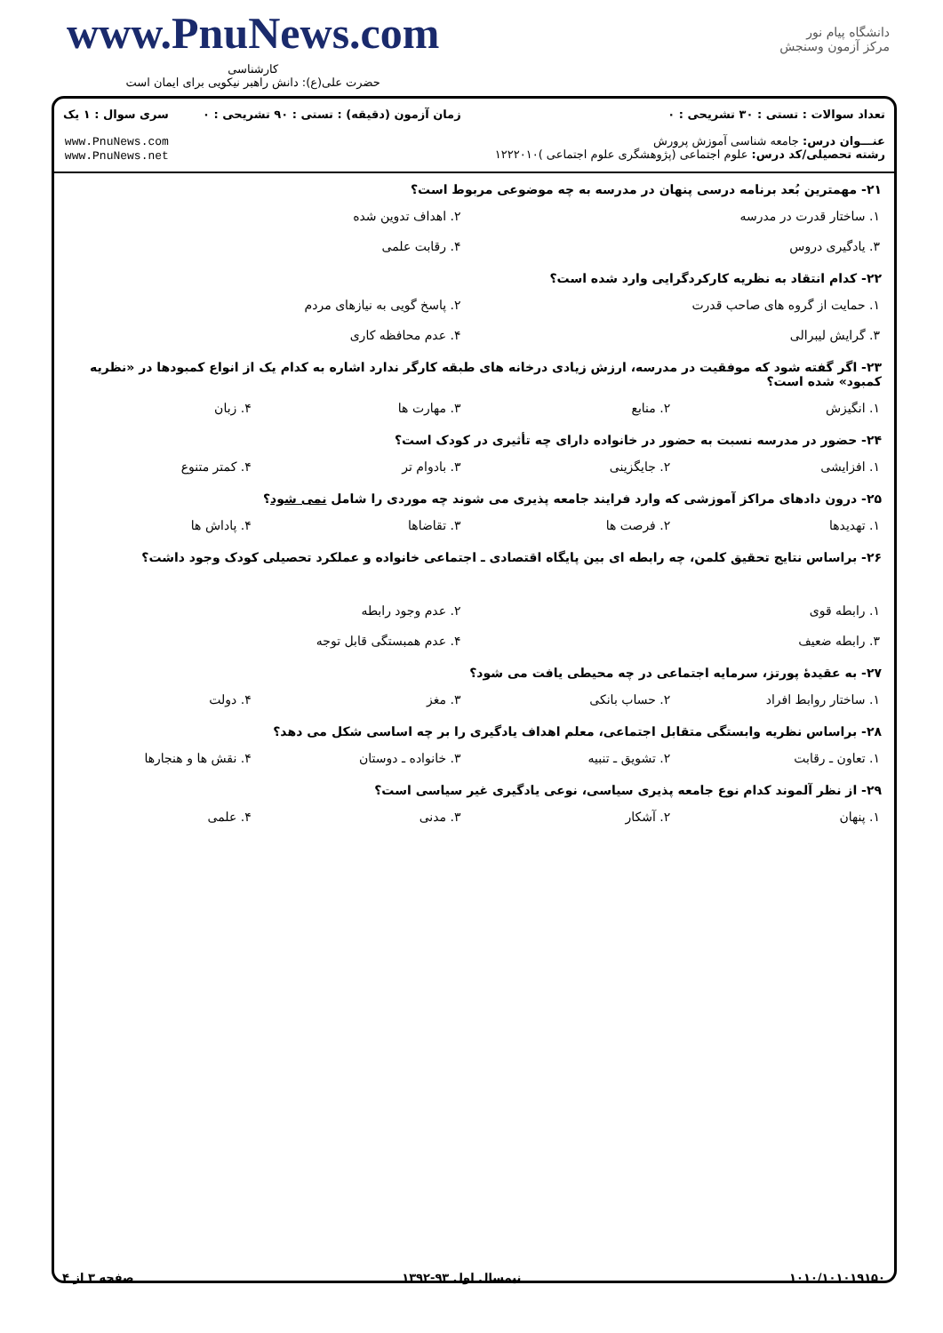www.PnuNews.com
کارشناسی
حضرت علی(ع): دانش راهبر نیکویی برای ایمان است
دانشگاه پیام نور
مرکز آزمون وسنجش
تعداد سوالات : تستی : ۳۰ تشریحی : ۰
عنـــوان درس: جامعه شناسی آموزش پرورش
رشته تحصیلی/کد درس: علوم اجتماعی (پژوهشگری علوم اجتماعی )۱۲۲۲۰۱۰
زمان آزمون (دقیقه) : تستی : ۹۰ تشریحی : ۰
سری سوال : ۱ یک
www.PnuNews.com
www.PnuNews.net
۲۱- مهمترین بُعد برنامه درسی پنهان در مدرسه به چه موضوعی مربوط است؟
| ۱. ساختار قدرت در مدرسه | ۲. اهداف تدوین شده |
| ۳. یادگیری دروس | ۴. رقابت علمی |
۲۲- کدام انتقاد به نظریه کارکردگرایی وارد شده است؟
| ۱. حمایت از گروه های صاحب قدرت | ۲. پاسخ گویی به نیازهای مردم |
| ۳. گرایش لیبرالی | ۴. عدم محافظه کاری |
۲۳- اگر گفته شود که موفقیت در مدرسه، ارزش زیادی درخانه های طبقه کارگر ندارد اشاره به کدام یک از انواع کمبودها در «نظریه کمبود» شده است؟
| ۱. انگیزش | ۲. منابع | ۳. مهارت ها | ۴. زبان |
۲۴- حضور در مدرسه نسبت به حضور در خانواده دارای چه تأثیری در کودک است؟
| ۱. افزایشی | ۲. جایگزینی | ۳. بادوام تر | ۴. کمتر متنوع |
۲۵- درون دادهای مراکز آموزشی که وارد فرایند جامعه پذیری می شوند چه موردی را شامل نمی شود؟
| ۱. تهدیدها | ۲. فرصت ها | ۳. تقاضاها | ۴. پاداش ها |
۲۶- براساس نتایج تحقیق کلمن، چه رابطه ای بین پایگاه اقتصادی ـ اجتماعی خانواده و عملکرد تحصیلی کودک وجود داشت؟
| ۱. رابطه قوی | ۲. عدم وجود رابطه |
| ۳. رابطه ضعیف | ۴. عدم همبستگی قابل توجه |
۲۷- به عقیدهٔ پورتز، سرمایه اجتماعی در چه محیطی یافت می شود؟
| ۱. ساختار روابط افراد | ۲. حساب بانکی | ۳. مغز | ۴. دولت |
۲۸- براساس نظریه وابستگی متقابل اجتماعی، معلم اهداف یادگیری را بر چه اساسی شکل می دهد؟
| ۱. تعاون ـ رقابت | ۲. تشویق ـ تنبیه | ۳. خانواده ـ دوستان | ۴. نقش ها و هنجارها |
۲۹- از نظر آلموند کدام نوع جامعه پذیری سیاسی، نوعی یادگیری غیر سیاسی است؟
| ۱. پنهان | ۲. آشکار | ۳. مدنی | ۴. علمی |
۱۰۱۰/۱۰۱۰۱۹۱۵۰ نیمسال اول ۹۳-۱۳۹۲ صفحه ۳ از ۴